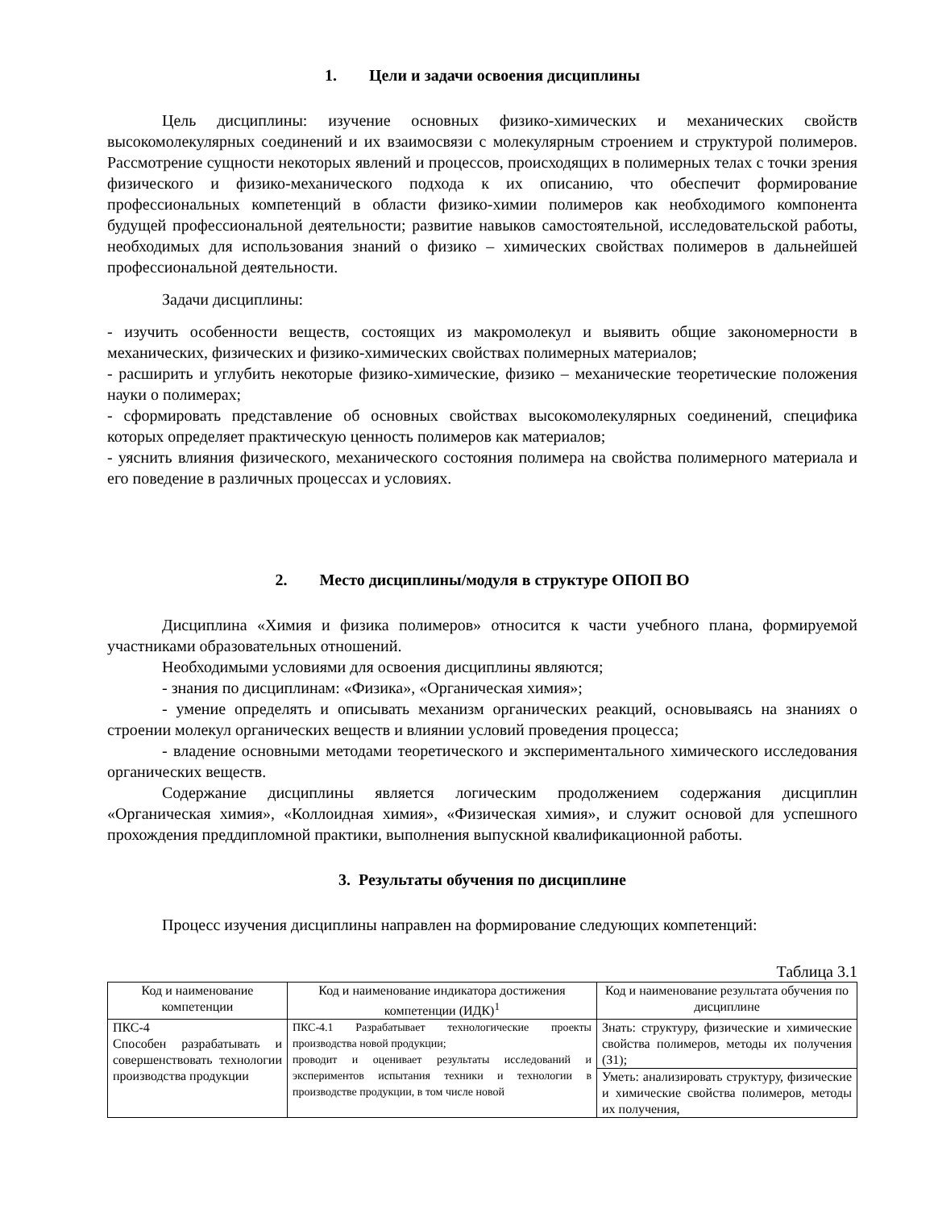1. Цели и задачи освоения дисциплины
Цель дисциплины: изучение основных физико-химических и механических свойств высокомолекулярных соединений и их взаимосвязи с молекулярным строением и структурой полимеров. Рассмотрение сущности некоторых явлений и процессов, происходящих в полимерных телах с точки зрения физического и физико-механического подхода к их описанию, что обеспечит формирование профессиональных компетенций в области физико-химии полимеров как необходимого компонента будущей профессиональной деятельности; развитие навыков самостоятельной, исследовательской работы, необходимых для использования знаний о физико – химических свойствах полимеров в дальнейшей профессиональной деятельности.
Задачи дисциплины:
- изучить особенности веществ, состоящих из макромолекул и выявить общие закономерности в механических, физических и физико-химических свойствах полимерных материалов;
- расширить и углубить некоторые физико-химические, физико – механические теоретические положения науки о полимерах;
- сформировать представление об основных свойствах высокомолекулярных соединений, специфика которых определяет практическую ценность полимеров как материалов;
- уяснить влияния физического, механического состояния полимера на свойства полимерного материала и его поведение в различных процессах и условиях.
2. Место дисциплины/модуля в структуре ОПОП ВО
Дисциплина «Химия и физика полимеров» относится к части учебного плана, формируемой участниками образовательных отношений.
Необходимыми условиями для освоения дисциплины являются;
- знания по дисциплинам: «Физика», «Органическая химия»;
- умение определять и описывать механизм органических реакций, основываясь на знаниях о строении молекул органических веществ и влиянии условий проведения процесса;
- владение основными методами теоретического и экспериментального химического исследования органических веществ.
Содержание дисциплины является логическим продолжением содержания дисциплин «Органическая химия», «Коллоидная химия», «Физическая химия», и служит основой для успешного прохождения преддипломной практики, выполнения выпускной квалификационной работы.
3. Результаты обучения по дисциплине
Процесс изучения дисциплины направлен на формирование следующих компетенций:
Таблица 3.1
| Код и наименование компетенции | Код и наименование индикатора достижения компетенции (ИДК)<sup>1</sup> | Код и наименование результата обучения по дисциплине |
| --- | --- | --- |
| ПКС-4 Способен разрабатывать и совершенствовать технологии производства продукции | ПКС-4.1 Разрабатывает технологические проекты производства новой продукции; проводит и оценивает результаты исследований и экспериментов испытания техники и технологии в производстве продукции, в том числе новой | Знать: структуру, физические и химические свойства полимеров, методы их получения (З1); |
| | | Уметь: анализировать структуру, физические и химические свойства полимеров, методы их получения, |